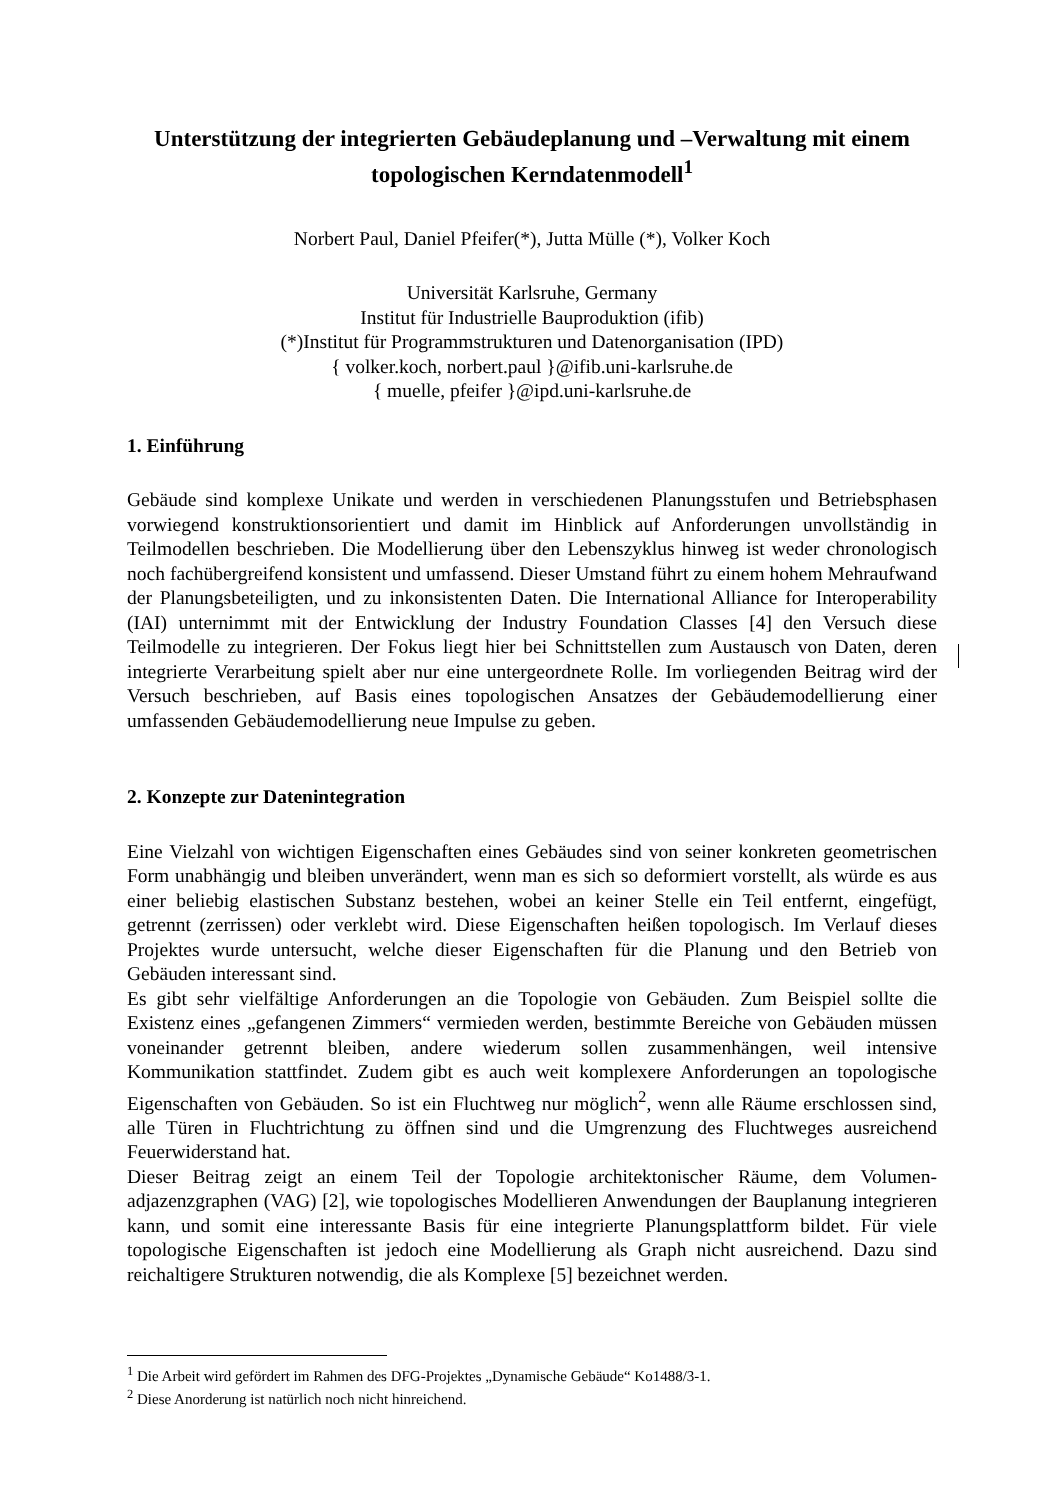Unterstützung der integrierten Gebäudeplanung und –Verwaltung mit einem topologischen Kerndatenmodell<sup>1</sup>
Norbert Paul, Daniel Pfeifer(*), Jutta Mülle (*), Volker Koch
Universität Karlsruhe, Germany
Institut für Industrielle Bauproduktion (ifib)
(*)Institut für Programmstrukturen und Datenorganisation (IPD)
{ volker.koch, norbert.paul }@ifib.uni-karlsruhe.de
{ muelle, pfeifer }@ipd.uni-karlsruhe.de
1. Einführung
Gebäude sind komplexe Unikate und werden in verschiedenen Planungsstufen und Betriebsphasen vorwiegend konstruktionsorientiert und damit im Hinblick auf Anforderungen unvollständig in Teilmodellen beschrieben. Die Modellierung über den Lebenszyklus hinweg ist weder chronologisch noch fachübergreifend konsistent und umfassend. Dieser Umstand führt zu einem hohem Mehraufwand der Planungsbeteiligten, und zu inkonsistenten Daten. Die International Alliance for Interoperability (IAI) unternimmt mit der Entwicklung der Industry Foundation Classes [4] den Versuch diese Teilmodelle zu integrieren. Der Fokus liegt hier bei Schnittstellen zum Austausch von Daten, deren integrierte Verarbeitung spielt aber nur eine untergeordnete Rolle. Im vorliegenden Beitrag wird der Versuch beschrieben, auf Basis eines topologischen Ansatzes der Gebäudemodellierung einer umfassenden Gebäudemodellierung neue Impulse zu geben.
2. Konzepte zur Datenintegration
Eine Vielzahl von wichtigen Eigenschaften eines Gebäudes sind von seiner konkreten geometrischen Form unabhängig und bleiben unverändert, wenn man es sich so deformiert vorstellt, als würde es aus einer beliebig elastischen Substanz bestehen, wobei an keiner Stelle ein Teil entfernt, eingefügt, getrennt (zerrissen) oder verklebt wird. Diese Eigenschaften heißen topologisch. Im Verlauf dieses Projektes wurde untersucht, welche dieser Eigenschaften für die Planung und den Betrieb von Gebäuden interessant sind.
Es gibt sehr vielfältige Anforderungen an die Topologie von Gebäuden. Zum Beispiel sollte die Existenz eines „gefangenen Zimmers“ vermieden werden, bestimmte Bereiche von Gebäuden müssen voneinander getrennt bleiben, andere wiederum sollen zusammenhängen, weil intensive Kommunikation stattfindet. Zudem gibt es auch weit komplexere Anforderungen an topologische Eigenschaften von Gebäuden. So ist ein Fluchtweg nur möglich<sup>2</sup>, wenn alle Räume erschlossen sind, alle Türen in Fluchtrichtung zu öffnen sind und die Umgrenzung des Fluchtweges ausreichend Feuerwiderstand hat.
Dieser Beitrag zeigt an einem Teil der Topologie architektonischer Räume, dem Volumen-adjazenzgraphen (VAG) [2], wie topologisches Modellieren Anwendungen der Bauplanung integrieren kann, und somit eine interessante Basis für eine integrierte Planungsplattform bildet. Für viele topologische Eigenschaften ist jedoch eine Modellierung als Graph nicht ausreichend. Dazu sind reichaltigere Strukturen notwendig, die als Komplexe [5] bezeichnet werden.
<sup>1</sup> Die Arbeit wird gefördert im Rahmen des DFG-Projektes „Dynamische Gebäude“ Ko1488/3-1.
<sup>2</sup> Diese Anorderung ist natürlich noch nicht hinreichend.